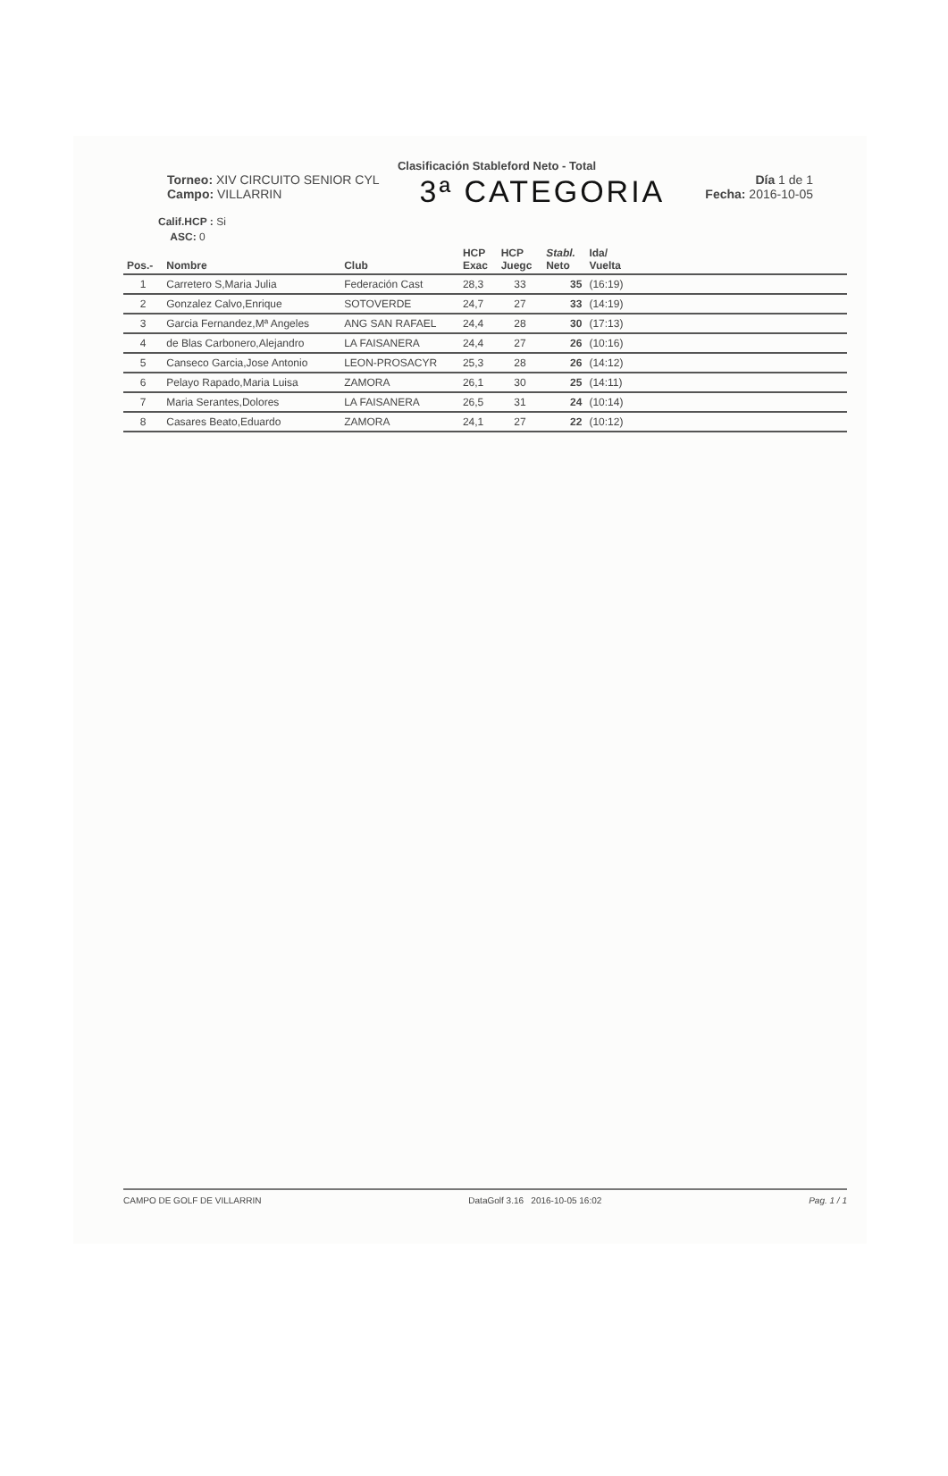Clasificación Stableford Neto - Total
Torneo: XIV CIRCUITO SENIOR CYL
Campo: VILLARRIN
3ª CATEGORIA
Día 1 de 1
Fecha: 2016-10-05
Calif.HCP : Si
ASC: 0
| Pos.- | Nombre | Club | HCP Exac | HCP Juegc | Stabl. Neto | Ida/ Vuelta | |
| --- | --- | --- | --- | --- | --- | --- | --- |
| 1 | Carretero S,Maria Julia | Federación Cast | 28,3 | 33 | 35 | (16:19) | |
| 2 | Gonzalez Calvo,Enrique | SOTOVERDE | 24,7 | 27 | 33 | (14:19) | |
| 3 | Garcia Fernandez,Mª Angeles | ANG SAN RAFAEL | 24,4 | 28 | 30 | (17:13) | |
| 4 | de Blas Carbonero,Alejandro | LA FAISANERA | 24,4 | 27 | 26 | (10:16) | |
| 5 | Canseco Garcia,Jose Antonio | LEON-PROSACYR | 25,3 | 28 | 26 | (14:12) | |
| 6 | Pelayo Rapado,Maria Luisa | ZAMORA | 26,1 | 30 | 25 | (14:11) | |
| 7 | Maria Serantes,Dolores | LA FAISANERA | 26,5 | 31 | 24 | (10:14) | |
| 8 | Casares Beato,Eduardo | ZAMORA | 24,1 | 27 | 22 | (10:12) | |
CAMPO DE GOLF DE VILLARRIN DataGolf 3.16 2016-10-05 16:02 Pag. 1 / 1